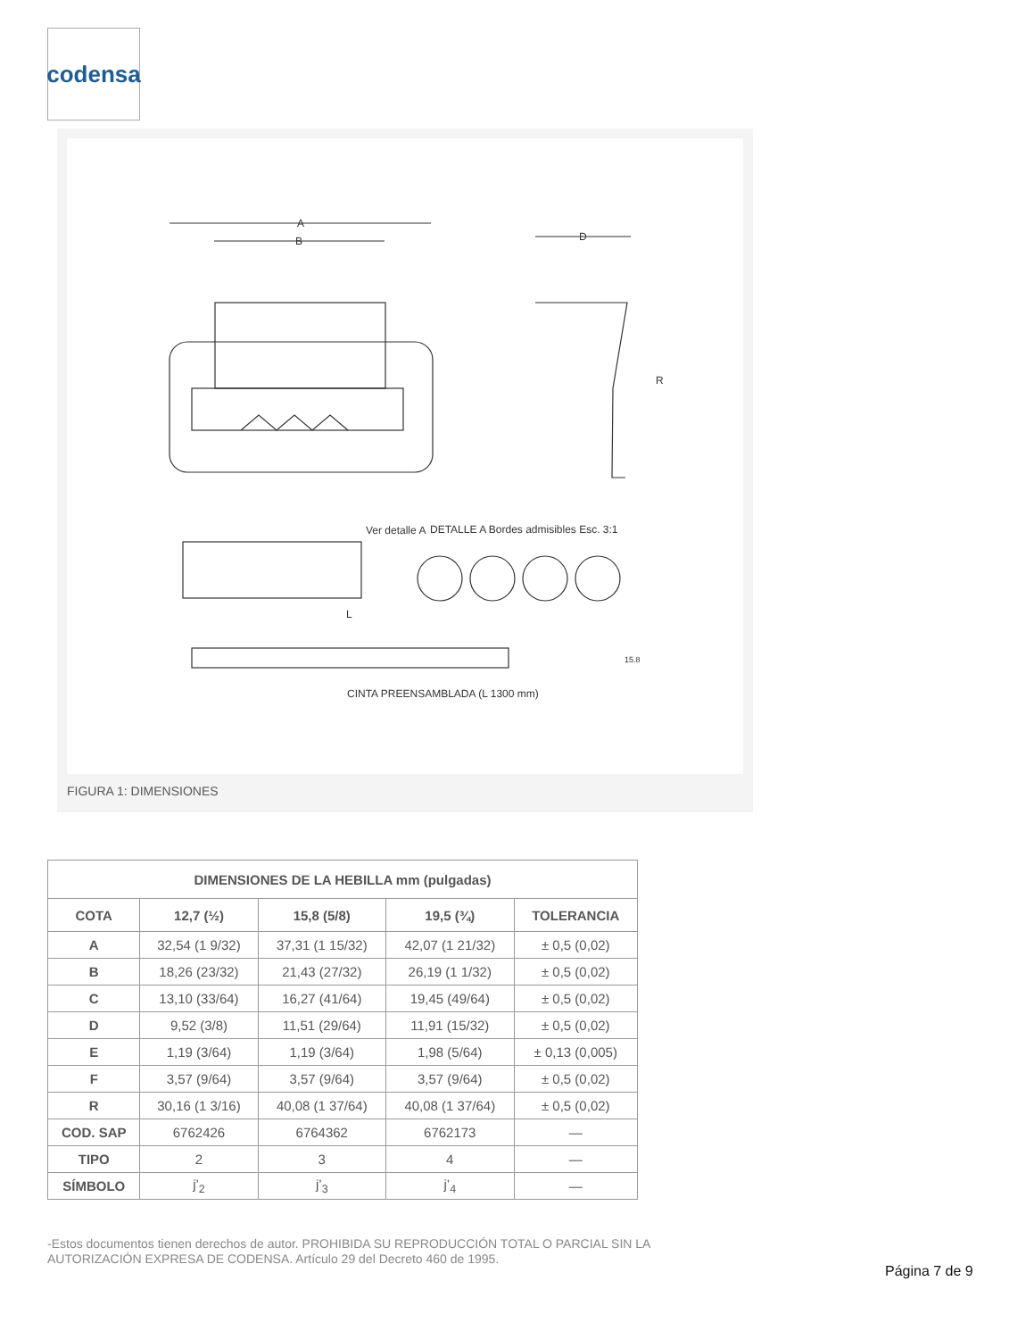codensa
A
B
D
R
Ver detalle A
DETALLE A Bordes admisibles Esc. 3:1
L
15.8
CINTA PREENSAMBLADA (L 1300 mm)
FIGURA 1: DIMENSIONES
| DIMENSIONES DE LA HEBILLA mm (pulgadas) | | | | |
| --- | --- | --- | --- | --- |
| COTA | 12,7 (½) | 15,8 (5/8) | 19,5 (¾) | TOLERANCIA |
| A | 32,54 (1 9/32) | 37,31 (1 15/32) | 42,07 (1 21/32) | ± 0,5 (0,02) |
| B | 18,26 (23/32) | 21,43 (27/32) | 26,19 (1 1/32) | ± 0,5 (0,02) |
| C | 13,10 (33/64) | 16,27 (41/64) | 19,45 (49/64) | ± 0,5 (0,02) |
| D | 9,52 (3/8) | 11,51 (29/64) | 11,91 (15/32) | ± 0,5 (0,02) |
| E | 1,19 (3/64) | 1,19 (3/64) | 1,98 (5/64) | ± 0,13 (0,005) |
| F | 3,57 (9/64) | 3,57 (9/64) | 3,57 (9/64) | ± 0,5 (0,02) |
| R | 30,16 (1 3/16) | 40,08 (1 37/64) | 40,08 (1 37/64) | ± 0,5 (0,02) |
| COD. SAP | 6762426 | 6764362 | 6762173 | — |
| TIPO | 2 | 3 | 4 | — |
| SÍMBOLO | j’<sub>2</sub> | j’<sub>3</sub> | j’<sub>4</sub> | — |
-Estos documentos tienen derechos de autor. PROHIBIDA SU REPRODUCCIÓN TOTAL O PARCIAL SIN LA AUTORIZACIÓN EXPRESA DE CODENSA. Artículo 29 del Decreto 460 de 1995.
Página 7 de 9